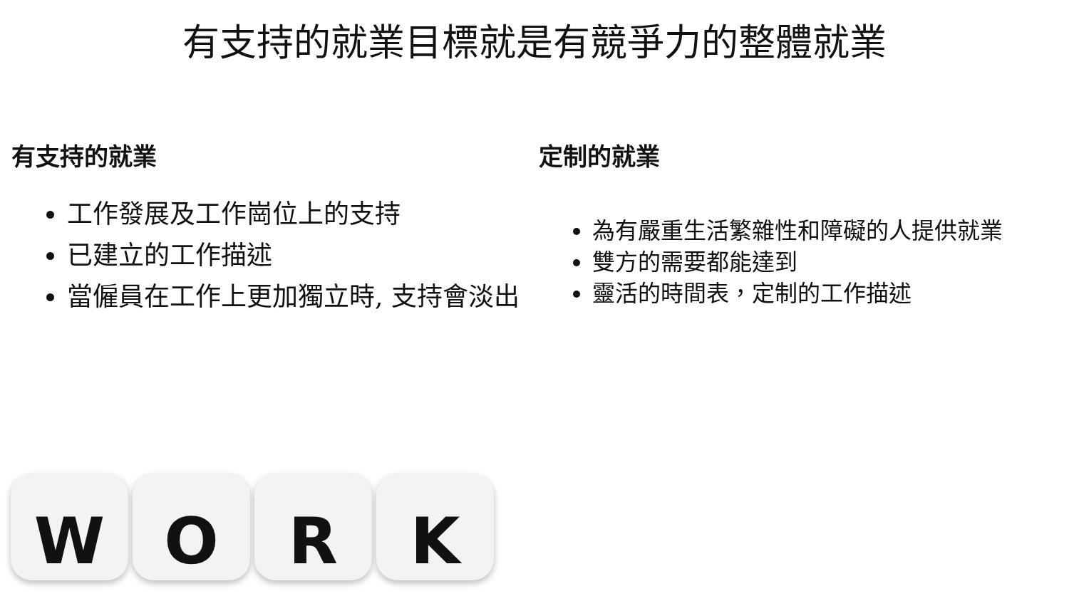有支持的就業目標就是有競爭力的整體就業
有支持的就業
工作發展及工作崗位上的支持
已建立的工作描述
當僱員在工作上更加獨立時, 支持會淡出
定制的就業
為有嚴重生活繁雜性和障礙的人提供就業
雙方的需要都能達到
靈活的時間表，定制的工作描述
W O R K